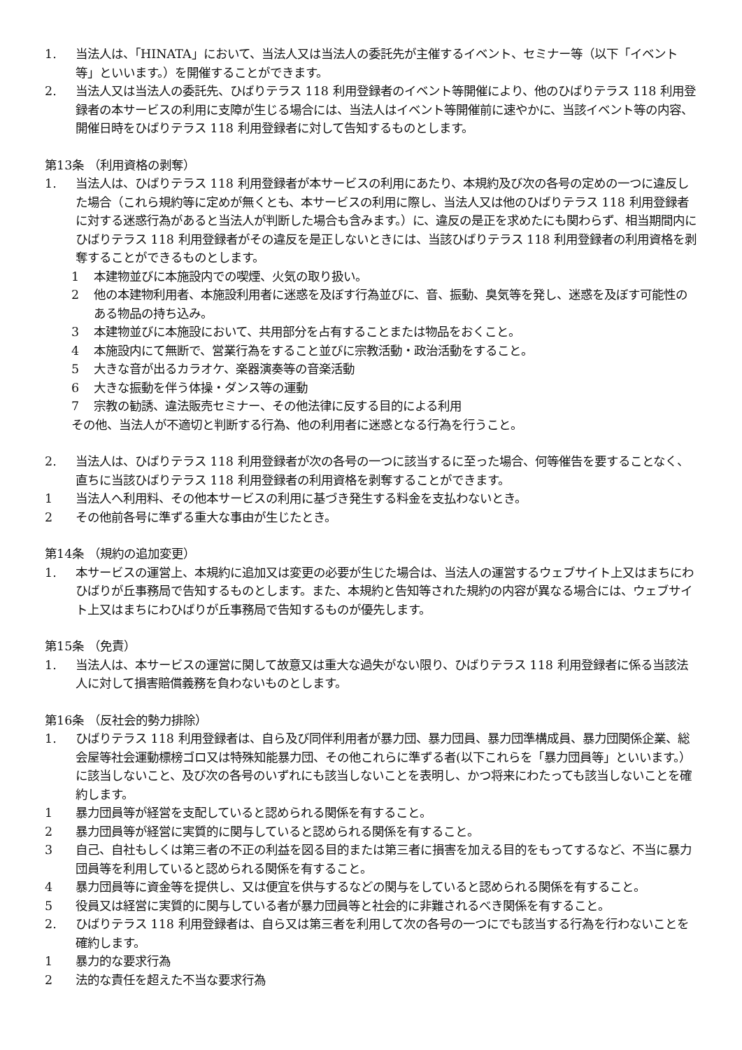1. 当法人は、「HINATA」において、当法人又は当法人の委託先が主催するイベント、セミナー等（以下「イベント等」といいます。）を開催することができます。
2. 当法人又は当法人の委託先、ひばりテラス 118 利用登録者のイベント等開催により、他のひばりテラス 118 利用登録者の本サービスの利用に支障が生じる場合には、当法人はイベント等開催前に速やかに、当該イベント等の内容、開催日時をひばりテラス 118 利用登録者に対して告知するものとします。
第13条 （利用資格の剥奪）
1. 当法人は、ひばりテラス 118 利用登録者が本サービスの利用にあたり、本規約及び次の各号の定めの一つに違反した場合（これら規約等に定めが無くとも、本サービスの利用に際し、当法人又は他のひばりテラス 118 利用登録者に対する迷惑行為があると当法人が判断した場合も含みます。）に、違反の是正を求めたにも関わらず、相当期間内にひばりテラス 118 利用登録者がその違反を是正しないときには、当該ひばりテラス 118 利用登録者の利用資格を剥奪することができるものとします。
1 本建物並びに本施設内での喫煙、火気の取り扱い。
2 他の本建物利用者、本施設利用者に迷惑を及ぼす行為並びに、音、振動、臭気等を発し、迷惑を及ぼす可能性のある物品の持ち込み。
3 本建物並びに本施設において、共用部分を占有することまたは物品をおくこと。
4 本施設内にて無断で、営業行為をすること並びに宗教活動・政治活動をすること。
5 大きな音が出るカラオケ、楽器演奏等の音楽活動
6 大きな振動を伴う体操・ダンス等の運動
7 宗教の勧誘、違法販売セミナー、その他法律に反する目的による利用
その他、当法人が不適切と判断する行為、他の利用者に迷惑となる行為を行うこと。
2. 当法人は、ひばりテラス 118 利用登録者が次の各号の一つに該当するに至った場合、何等催告を要することなく、直ちに当該ひばりテラス 118 利用登録者の利用資格を剥奪することができます。
1 当法人へ利用料、その他本サービスの利用に基づき発生する料金を支払わないとき。
2 その他前各号に準ずる重大な事由が生じたとき。
第14条 （規約の追加変更）
1. 本サービスの運営上、本規約に追加又は変更の必要が生じた場合は、当法人の運営するウェブサイト上又はまちにわひばりが丘事務局で告知するものとします。また、本規約と告知等された規約の内容が異なる場合には、ウェブサイト上又はまちにわひばりが丘事務局で告知するものが優先します。
第15条 （免責）
1. 当法人は、本サービスの運営に関して故意又は重大な過失がない限り、ひばりテラス 118 利用登録者に係る当該法人に対して損害賠償義務を負わないものとします。
第16条 （反社会的勢力排除）
1. ひばりテラス 118 利用登録者は、自ら及び同伴利用者が暴力団、暴力団員、暴力団準構成員、暴力団関係企業、総会屋等社会運動標榜ゴロ又は特殊知能暴力団、その他これらに準ずる者(以下これらを「暴力団員等」といいます。）に該当しないこと、及び次の各号のいずれにも該当しないことを表明し、かつ将来にわたっても該当しないことを確約します。
1 暴力団員等が経営を支配していると認められる関係を有すること。
2 暴力団員等が経営に実質的に関与していると認められる関係を有すること。
3 自己、自社もしくは第三者の不正の利益を図る目的または第三者に損害を加える目的をもってするなど、不当に暴力団員等を利用していると認められる関係を有すること。
4 暴力団員等に資金等を提供し、又は便宜を供与するなどの関与をしていると認められる関係を有すること。
5 役員又は経営に実質的に関与している者が暴力団員等と社会的に非難されるべき関係を有すること。
2. ひばりテラス 118 利用登録者は、自ら又は第三者を利用して次の各号の一つにでも該当する行為を行わないことを確約します。
1 暴力的な要求行為
2 法的な責任を超えた不当な要求行為